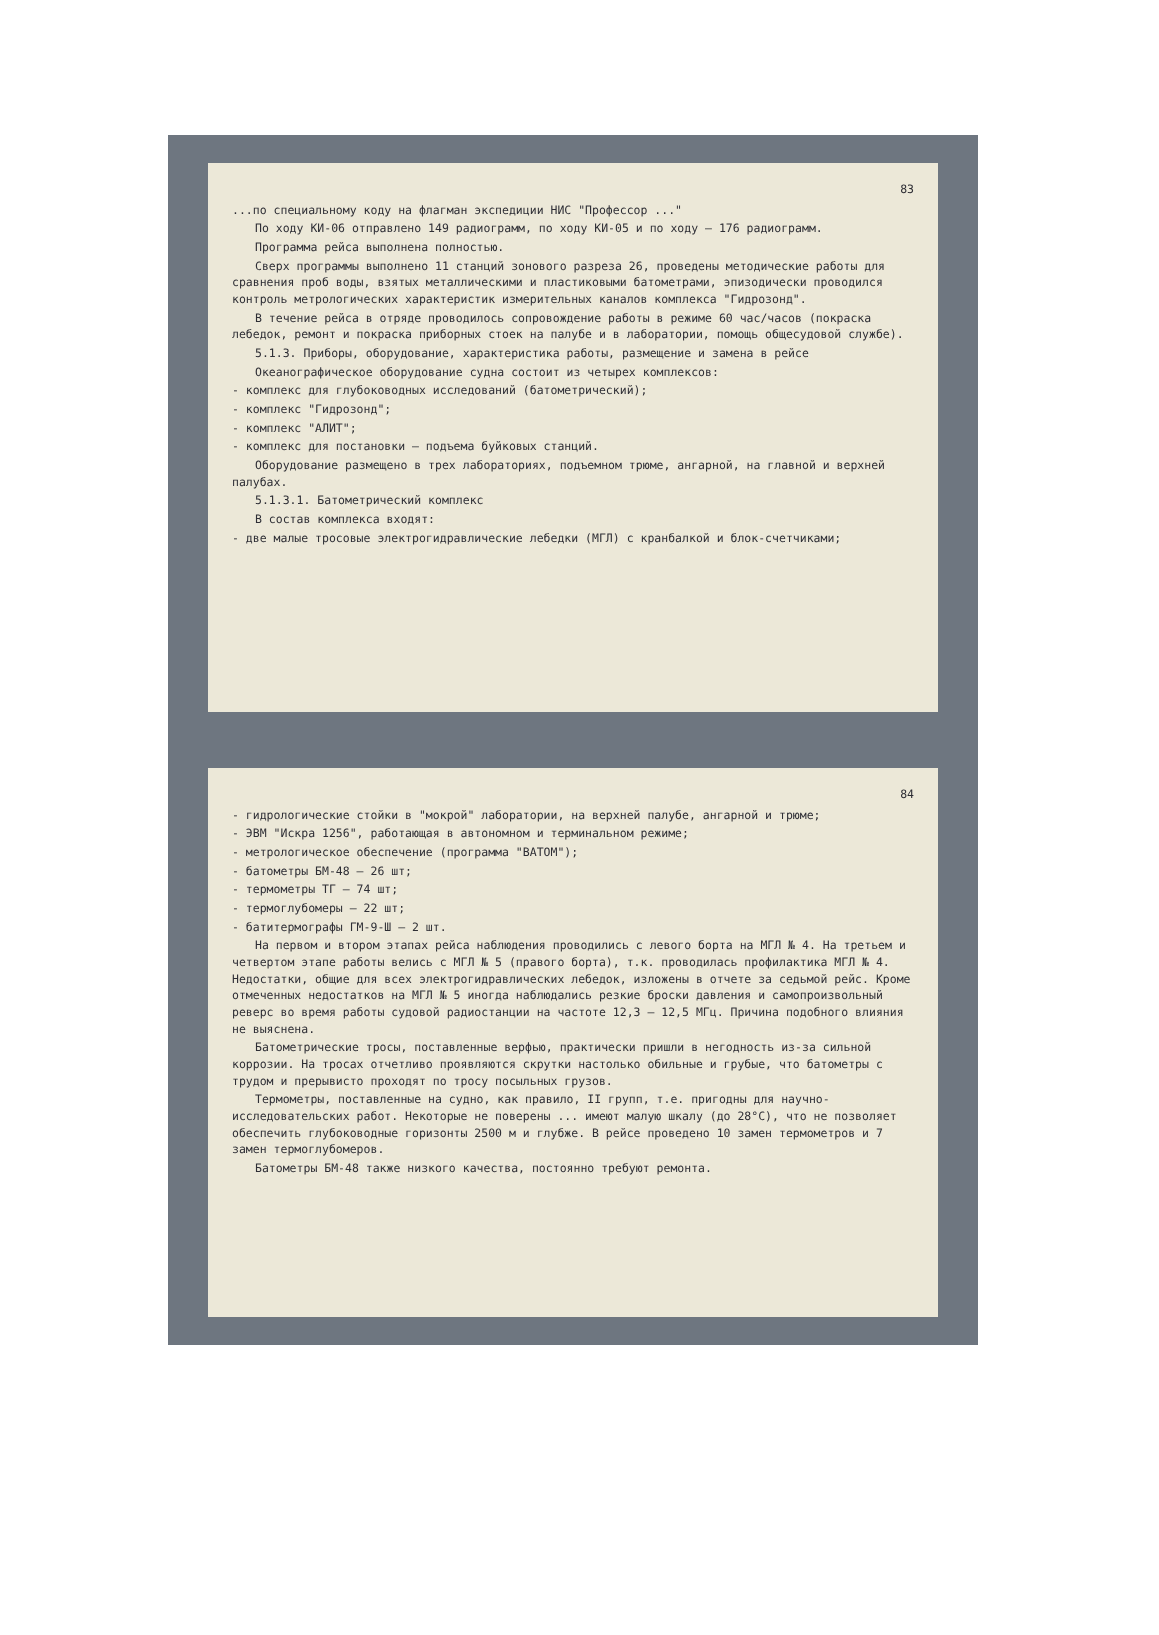83
...по специальному коду на флагман экспедиции НИС "Профессор ..."
По ходу КИ-06 отправлено 149 радиограмм, по ходу КИ-05 и по ходу – 176 радиограмм.
Программа рейса выполнена полностью.
Сверх программы выполнено 11 станций зонового разреза 26, проведены методические работы для сравнения проб воды, взятых металлическими и пластиковыми батометрами, эпизодически проводился контроль метрологических характеристик измерительных каналов комплекса "Гидрозонд".
В течение рейса в отряде проводилось сопровождение работы в режиме 60 час/часов (покраска лебедок, ремонт и покраска приборных стоек на палубе и в лаборатории, помощь общесудовой службе).
5.1.3. Приборы, оборудование, характеристика работы, размещение и замена в рейсе
Океанографическое оборудование судна состоит из четырех комплексов:
- комплекс для глубоководных исследований (батометрический);
- комплекс "Гидрозонд";
- комплекс "АЛИТ";
- комплекс для постановки – подъема буйковых станций.
Оборудование размещено в трех лабораториях, подъемном трюме, ангарной, на главной и верхней палубах.
5.1.3.1. Батометрический комплекс
В состав комплекса входят:
- две малые тросовые электрогидравлические лебедки (МГЛ) с кранбалкой и блок-счетчиками;
84
- гидрологические стойки в "мокрой" лаборатории, на верхней палубе, ангарной и трюме;
- ЭВМ "Искра 1256", работающая в автономном и терминальном режиме;
- метрологическое обеспечение (программа "ВАТОМ");
- батометры БМ-48 – 26 шт;
- термометры ТГ – 74 шт;
- термоглубомеры – 22 шт;
- батитермографы ГМ-9-Ш – 2 шт.
На первом и втором этапах рейса наблюдения проводились с левого борта на МГЛ № 4. На третьем и четвертом этапе работы велись с МГЛ № 5 (правого борта), т.к. проводилась профилактика МГЛ № 4. Недостатки, общие для всех электрогидравлических лебедок, изложены в отчете за седьмой рейс. Кроме отмеченных недостатков на МГЛ № 5 иногда наблюдались резкие броски давления и самопроизвольный реверс во время работы судовой радиостанции на частоте 12,3 – 12,5 МГц. Причина подобного влияния не выяснена.
Батометрические тросы, поставленные верфью, практически пришли в негодность из-за сильной коррозии. На тросах отчетливо проявляются скрутки настолько обильные и грубые, что батометры с трудом и прерывисто проходят по тросу посыльных грузов.
Термометры, поставленные на судно, как правило, II групп, т.е. пригодны для научно-исследовательских работ. Некоторые не поверены ... имеют малую шкалу (до 28°С), что не позволяет обеспечить глубоководные горизонты 2500 м и глубже. В рейсе проведено 10 замен термометров и 7 замен термоглубомеров.
Батометры БМ-48 также низкого качества, постоянно требуют ремонта.